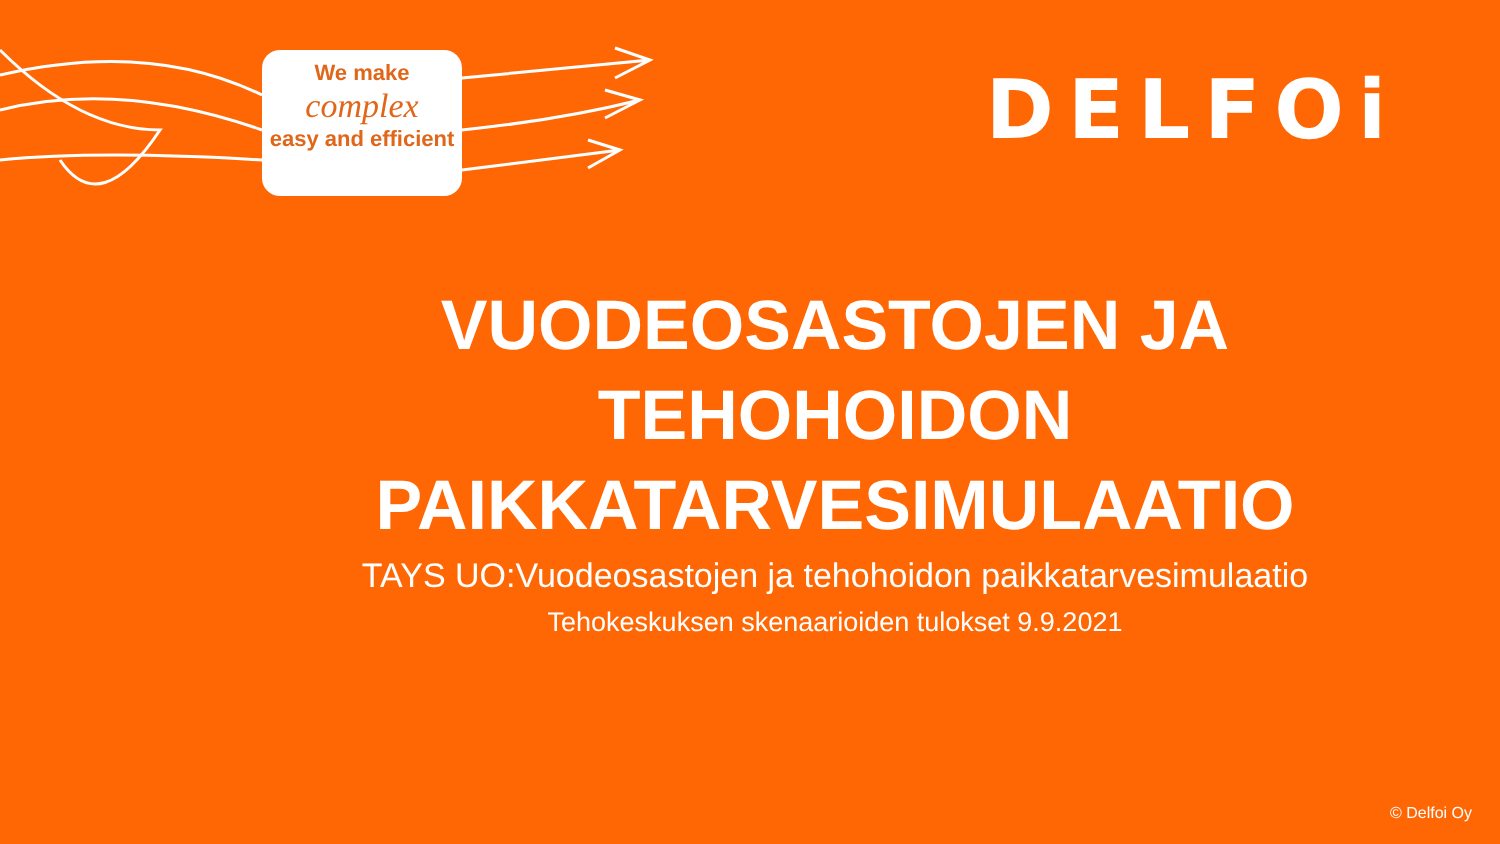We make
complex
easy and efficient
DELFOi
VUODEOSASTOJEN JA
TEHOHOIDON
PAIKKATARVESIMULAATIO
TAYS UO:Vuodeosastojen ja tehohoidon paikkatarvesimulaatio
Tehokeskuksen skenaarioiden tulokset 9.9.2021
© Delfoi Oy